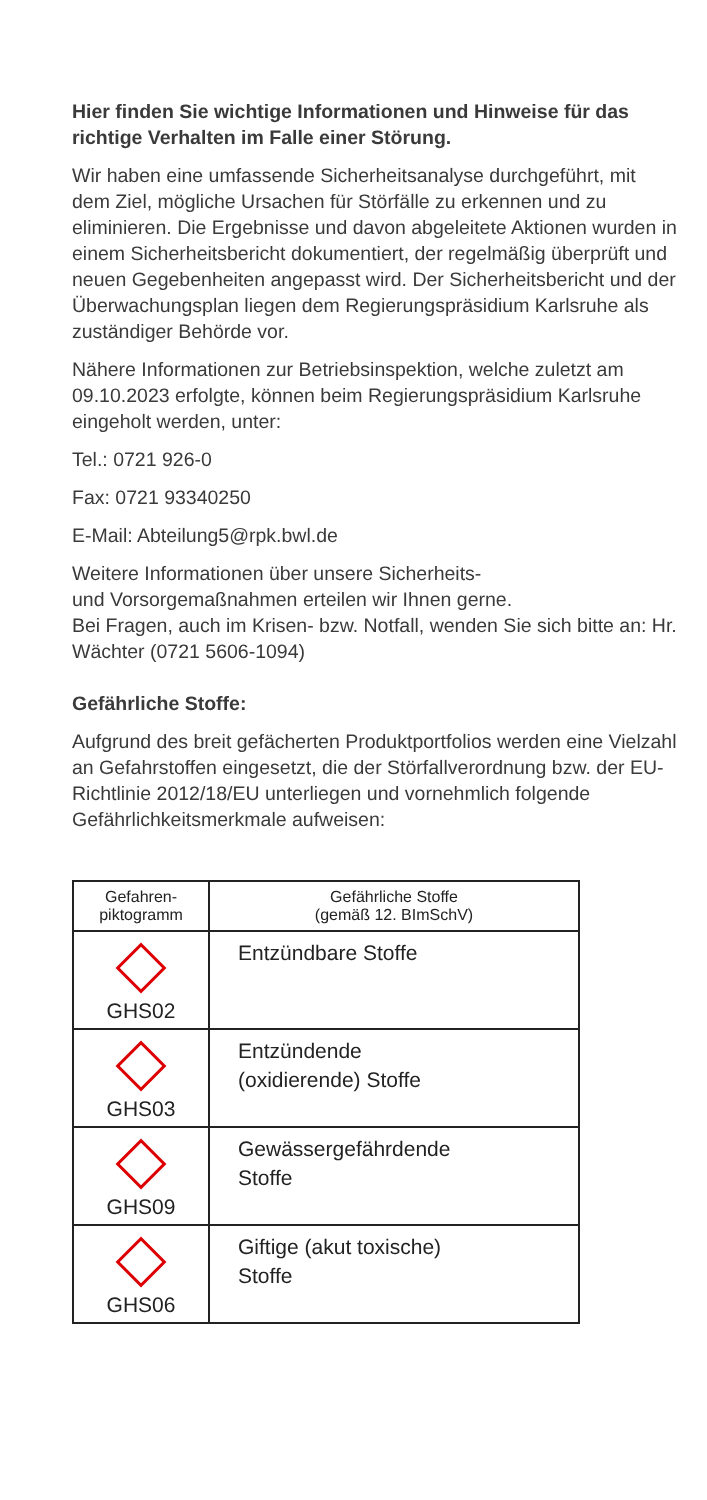Hier finden Sie wichtige Informationen und Hinweise für das richtige Verhalten im Falle einer Störung.
Wir haben eine umfassende Sicherheitsanalyse durchgeführt, mit dem Ziel, mögliche Ursachen für Störfälle zu erkennen und zu eliminieren. Die Ergebnisse und davon abgeleitete Aktionen wurden in einem Sicherheitsbericht dokumentiert, der regelmäßig überprüft und neuen Gegebenheiten angepasst wird. Der Sicherheitsbericht und der Überwachungsplan liegen dem Regierungspräsidium Karlsruhe als zuständiger Behörde vor.
Nähere Informationen zur Betriebsinspektion, welche zuletzt am 09.10.2023 erfolgte, können beim Regierungspräsidium Karlsruhe eingeholt werden, unter:
Tel.: 0721 926-0
Fax: 0721 93340250
E-Mail: Abteilung5@rpk.bwl.de
Weitere Informationen über unsere Sicherheits-
und Vorsorgemaßnahmen erteilen wir Ihnen gerne.
Bei Fragen, auch im Krisen- bzw. Notfall, wenden Sie sich bitte an: Hr. Wächter (0721 5606-1094)
Gefährliche Stoffe:
Aufgrund des breit gefächerten Produktportfolios werden eine Vielzahl an Gefahrstoffen eingesetzt, die der Störfallverordnung bzw. der EU-Richtlinie 2012/18/EU unterliegen und vornehmlich folgende Gefährlichkeitsmerkmale aufweisen:
| Gefahren- piktogramm | Gefährliche Stoffe (gemäß 12. BImSchV) |
| --- | --- |
| GHS02 | Entzündbare Stoffe |
| GHS03 | Entzündende (oxidierende) Stoffe |
| GHS09 | Gewässergefährdende Stoffe |
| GHS06 | Giftige (akut toxische) Stoffe |